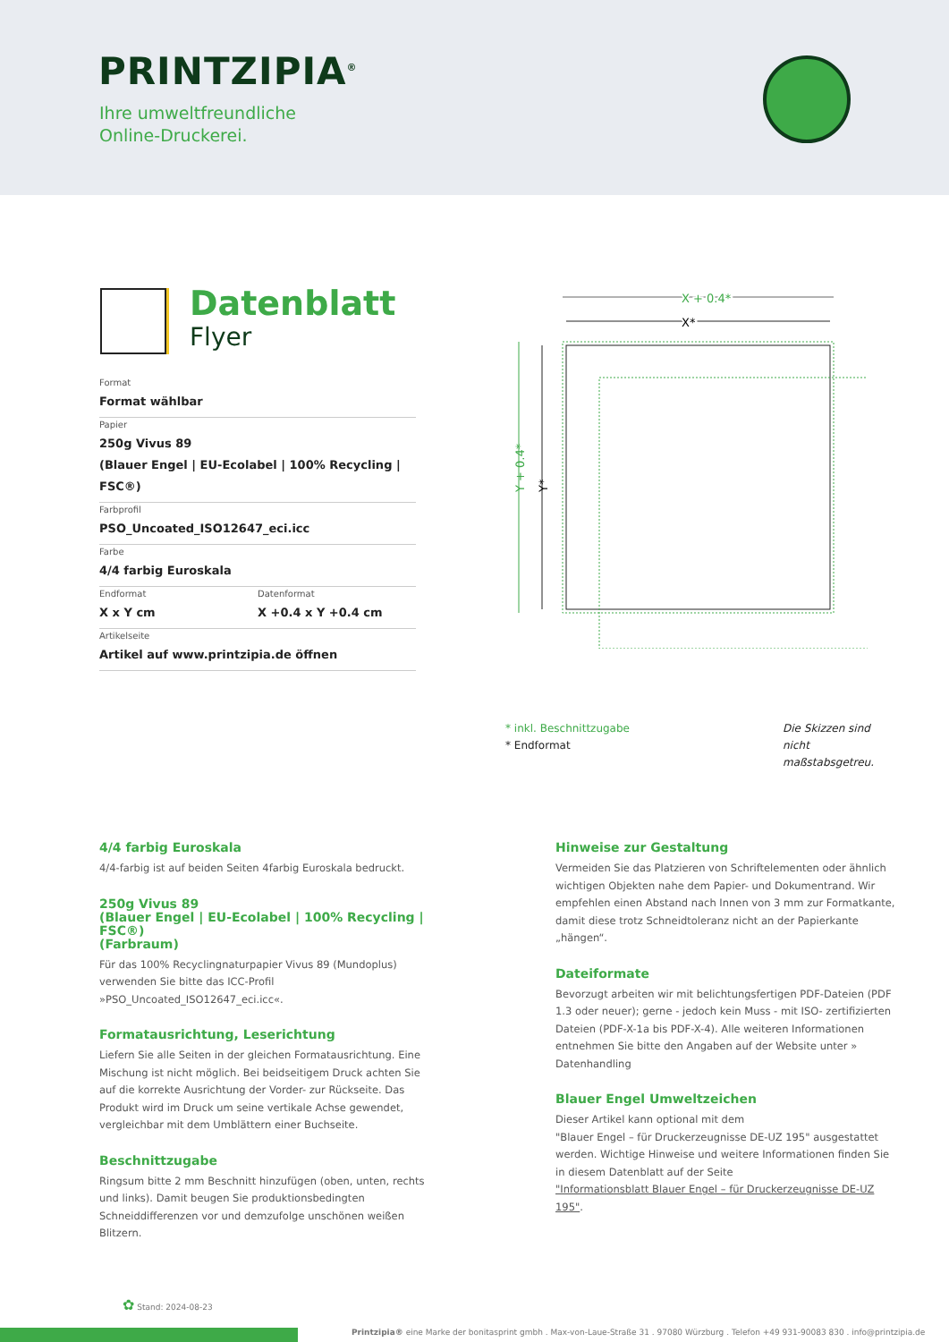PRINTZIPIA<sup>®</sup>
Ihre umweltfreundliche
Online-Druckerei.
Datenblatt
Flyer
Format
Format wählbar
Papier
250g Vivus 89
(Blauer Engel | EU-Ecolabel | 100% Recycling | FSC®)
Farbprofil
PSO_Uncoated_ISO12647_eci.icc
Farbe
4/4 farbig Euroskala
Endformat
X x Y cm
Datenformat
X +0.4 x Y +0.4 cm
Artikelseite
Artikel auf www.printzipia.de öffnen
X + 0.4*
X*
Y + 0.4*
Y*
* inkl. Beschnittzugabe
* Endformat
Die Skizzen sind nicht maßstabsgetreu.
4/4 farbig Euroskala
4/4-farbig ist auf beiden Seiten 4farbig Euroskala bedruckt.
250g Vivus 89
(Blauer Engel | EU-Ecolabel | 100% Recycling | FSC®)
(Farbraum)
Für das 100% Recyclingnaturpapier Vivus 89 (Mundoplus) verwenden Sie bitte das ICC-Profil »PSO_Uncoated_ISO12647_eci.icc«.
Formatausrichtung, Leserichtung
Liefern Sie alle Seiten in der gleichen Formatausrichtung. Eine Mischung ist nicht möglich. Bei beidseitigem Druck achten Sie auf die korrekte Ausrichtung der Vorder- zur Rückseite. Das Produkt wird im Druck um seine vertikale Achse gewendet, vergleichbar mit dem Umblättern einer Buchseite.
Beschnittzugabe
Ringsum bitte 2 mm Beschnitt hinzufügen (oben, unten, rechts und links). Damit beugen Sie produktionsbedingten Schneiddifferenzen vor und demzufolge unschönen weißen Blitzern.
Hinweise zur Gestaltung
Vermeiden Sie das Platzieren von Schriftelementen oder ähnlich wichtigen Objekten nahe dem Papier- und Dokumentrand. Wir empfehlen einen Abstand nach Innen von 3 mm zur Formatkante, damit diese trotz Schneidtoleranz nicht an der Papierkante „hängen“.
Dateiformate
Bevorzugt arbeiten wir mit belichtungsfertigen PDF-Dateien (PDF 1.3 oder neuer); gerne - jedoch kein Muss - mit ISO- zertifizierten Dateien (PDF-X-1a bis PDF-X-4). Alle weiteren Informationen entnehmen Sie bitte den Angaben auf der Website unter » Datenhandling
Blauer Engel Umweltzeichen
Dieser Artikel kann optional mit dem
"Blauer Engel – für Druckerzeugnisse DE-UZ 195" ausgestattet werden. Wichtige Hinweise und weitere Informationen finden Sie in diesem Datenblatt auf der Seite
"Informationsblatt Blauer Engel – für Druckerzeugnisse DE-UZ 195".
✿ Stand: 2024-08-23
Printzipia® eine Marke der bonitasprint gmbh . Max-von-Laue-Straße 31 . 97080 Würzburg . Telefon +49 931-90083 830 . info@printzipia.de